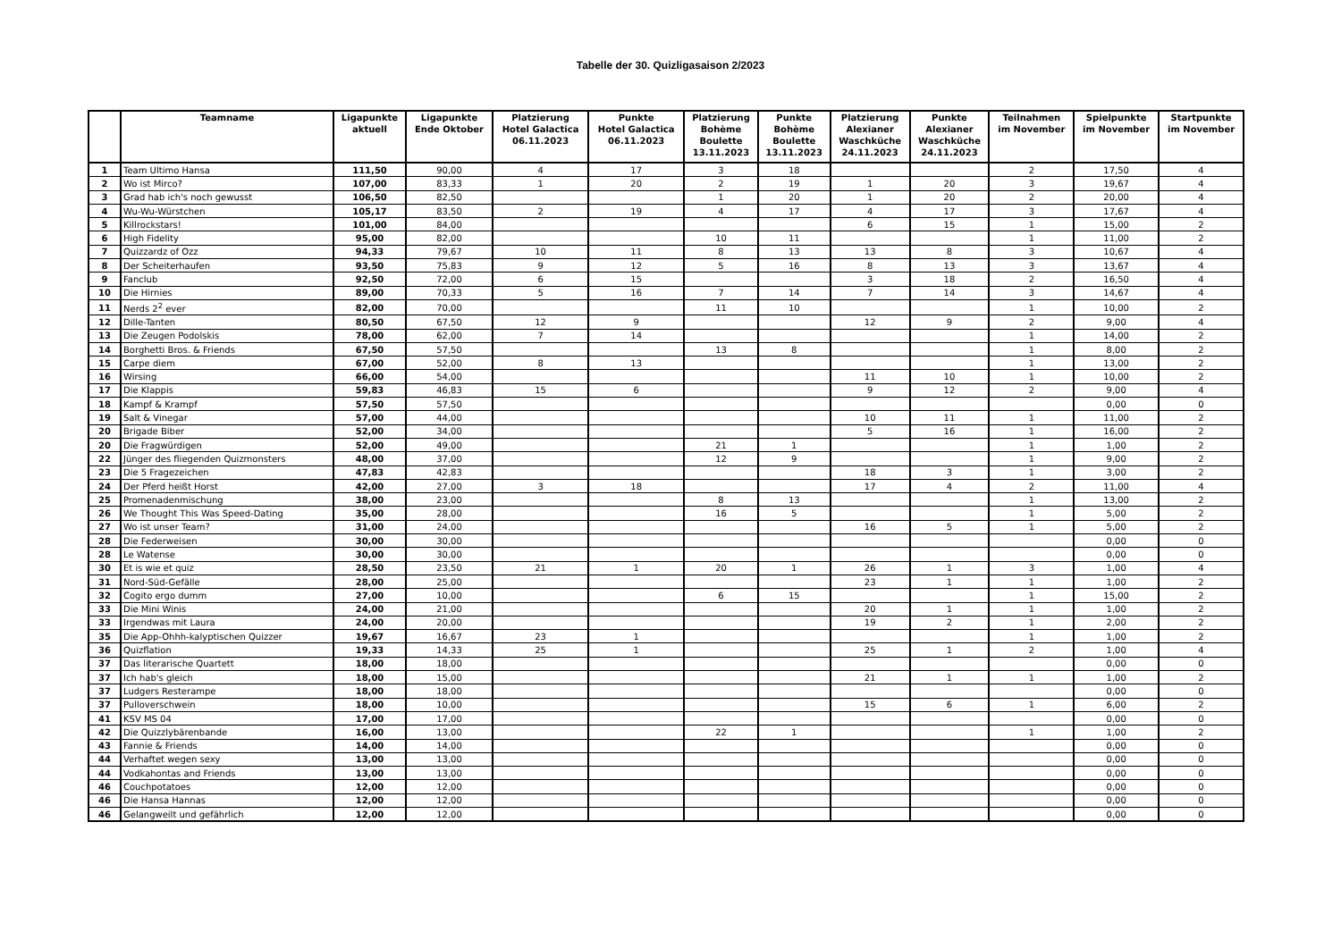Tabelle der 30. Quizligasaison 2/2023
| | Teamname | Ligapunkte aktuell | Ligapunkte Ende Oktober | Platzierung Hotel Galactica 06.11.2023 | Punkte Hotel Galactica 06.11.2023 | Platzierung Bohème Boulette 13.11.2023 | Punkte Bohème Boulette 13.11.2023 | Platzierung Alexianer Waschküche 24.11.2023 | Punkte Alexianer Waschküche 24.11.2023 | Teilnahmen im November | Spielpunkte im November | Startpunkte im November |
| --- | --- | --- | --- | --- | --- | --- | --- | --- | --- | --- | --- | --- |
| 1 | Team Ultimo Hansa | 111,50 | 90,00 | 4 | 17 | 3 | 18 | | | 2 | 17,50 | 4 |
| 2 | Wo ist Mirco? | 107,00 | 83,33 | 1 | 20 | 2 | 19 | 1 | 20 | 3 | 19,67 | 4 |
| 3 | Grad hab ich's noch gewusst | 106,50 | 82,50 | | | 1 | 20 | 1 | 20 | 2 | 20,00 | 4 |
| 4 | Wu-Wu-Würstchen | 105,17 | 83,50 | 2 | 19 | 4 | 17 | 4 | 17 | 3 | 17,67 | 4 |
| 5 | Killrockstars! | 101,00 | 84,00 | | | | | 6 | 15 | 1 | 15,00 | 2 |
| 6 | High Fidelity | 95,00 | 82,00 | | | 10 | 11 | | | 1 | 11,00 | 2 |
| 7 | Quizzardz of Ozz | 94,33 | 79,67 | 10 | 11 | 8 | 13 | 13 | 8 | 3 | 10,67 | 4 |
| 8 | Der Scheiterhaufen | 93,50 | 75,83 | 9 | 12 | 5 | 16 | 8 | 13 | 3 | 13,67 | 4 |
| 9 | Fanclub | 92,50 | 72,00 | 6 | 15 | | | 3 | 18 | 2 | 16,50 | 4 |
| 10 | Die Hirnies | 89,00 | 70,33 | 5 | 16 | 7 | 14 | 7 | 14 | 3 | 14,67 | 4 |
| 11 | Nerds 2<sup>2</sup> ever | 82,00 | 70,00 | | | 11 | 10 | | | 1 | 10,00 | 2 |
| 12 | Dille-Tanten | 80,50 | 67,50 | 12 | 9 | | | 12 | 9 | 2 | 9,00 | 4 |
| 13 | Die Zeugen Podolskis | 78,00 | 62,00 | 7 | 14 | | | | | 1 | 14,00 | 2 |
| 14 | Borghetti Bros. & Friends | 67,50 | 57,50 | | | 13 | 8 | | | 1 | 8,00 | 2 |
| 15 | Carpe diem | 67,00 | 52,00 | 8 | 13 | | | | | 1 | 13,00 | 2 |
| 16 | Wirsing | 66,00 | 54,00 | | | | | 11 | 10 | 1 | 10,00 | 2 |
| 17 | Die Klappis | 59,83 | 46,83 | 15 | 6 | | | 9 | 12 | 2 | 9,00 | 4 |
| 18 | Kampf & Krampf | 57,50 | 57,50 | | | | | | | | 0,00 | 0 |
| 19 | Salt & Vinegar | 57,00 | 44,00 | | | | | 10 | 11 | 1 | 11,00 | 2 |
| 20 | Brigade Biber | 52,00 | 34,00 | | | | | 5 | 16 | 1 | 16,00 | 2 |
| 20 | Die Fragwürdigen | 52,00 | 49,00 | | | 21 | 1 | | | 1 | 1,00 | 2 |
| 22 | Jünger des fliegenden Quizmonsters | 48,00 | 37,00 | | | 12 | 9 | | | 1 | 9,00 | 2 |
| 23 | Die 5 Fragezeichen | 47,83 | 42,83 | | | | | 18 | 3 | 1 | 3,00 | 2 |
| 24 | Der Pferd heißt Horst | 42,00 | 27,00 | 3 | 18 | | | 17 | 4 | 2 | 11,00 | 4 |
| 25 | Promenadenmischung | 38,00 | 23,00 | | | 8 | 13 | | | 1 | 13,00 | 2 |
| 26 | We Thought This Was Speed-Dating | 35,00 | 28,00 | | | 16 | 5 | | | 1 | 5,00 | 2 |
| 27 | Wo ist unser Team? | 31,00 | 24,00 | | | | | 16 | 5 | 1 | 5,00 | 2 |
| 28 | Die Federweisen | 30,00 | 30,00 | | | | | | | | 0,00 | 0 |
| 28 | Le Watense | 30,00 | 30,00 | | | | | | | | 0,00 | 0 |
| 30 | Et is wie et quiz | 28,50 | 23,50 | 21 | 1 | 20 | 1 | 26 | 1 | 3 | 1,00 | 4 |
| 31 | Nord-Süd-Gefälle | 28,00 | 25,00 | | | | | 23 | 1 | 1 | 1,00 | 2 |
| 32 | Cogito ergo dumm | 27,00 | 10,00 | | | 6 | 15 | | | 1 | 15,00 | 2 |
| 33 | Die Mini Winis | 24,00 | 21,00 | | | | | 20 | 1 | 1 | 1,00 | 2 |
| 33 | Irgendwas mit Laura | 24,00 | 20,00 | | | | | 19 | 2 | 1 | 2,00 | 2 |
| 35 | Die App-Ohhh-kalyptischen Quizzer | 19,67 | 16,67 | 23 | 1 | | | | | 1 | 1,00 | 2 |
| 36 | Quizflation | 19,33 | 14,33 | 25 | 1 | | | 25 | 1 | 2 | 1,00 | 4 |
| 37 | Das literarische Quartett | 18,00 | 18,00 | | | | | | | | 0,00 | 0 |
| 37 | Ich hab's gleich | 18,00 | 15,00 | | | | | 21 | 1 | 1 | 1,00 | 2 |
| 37 | Ludgers Resterampe | 18,00 | 18,00 | | | | | | | | 0,00 | 0 |
| 37 | Pulloverschwein | 18,00 | 10,00 | | | | | 15 | 6 | 1 | 6,00 | 2 |
| 41 | KSV MS 04 | 17,00 | 17,00 | | | | | | | | 0,00 | 0 |
| 42 | Die Quizzlybärenbande | 16,00 | 13,00 | | | 22 | 1 | | | 1 | 1,00 | 2 |
| 43 | Fannie & Friends | 14,00 | 14,00 | | | | | | | | 0,00 | 0 |
| 44 | Verhaftet wegen sexy | 13,00 | 13,00 | | | | | | | | 0,00 | 0 |
| 44 | Vodkahontas and Friends | 13,00 | 13,00 | | | | | | | | 0,00 | 0 |
| 46 | Couchpotatoes | 12,00 | 12,00 | | | | | | | | 0,00 | 0 |
| 46 | Die Hansa Hannas | 12,00 | 12,00 | | | | | | | | 0,00 | 0 |
| 46 | Gelangweilt und gefährlich | 12,00 | 12,00 | | | | | | | | 0,00 | 0 |